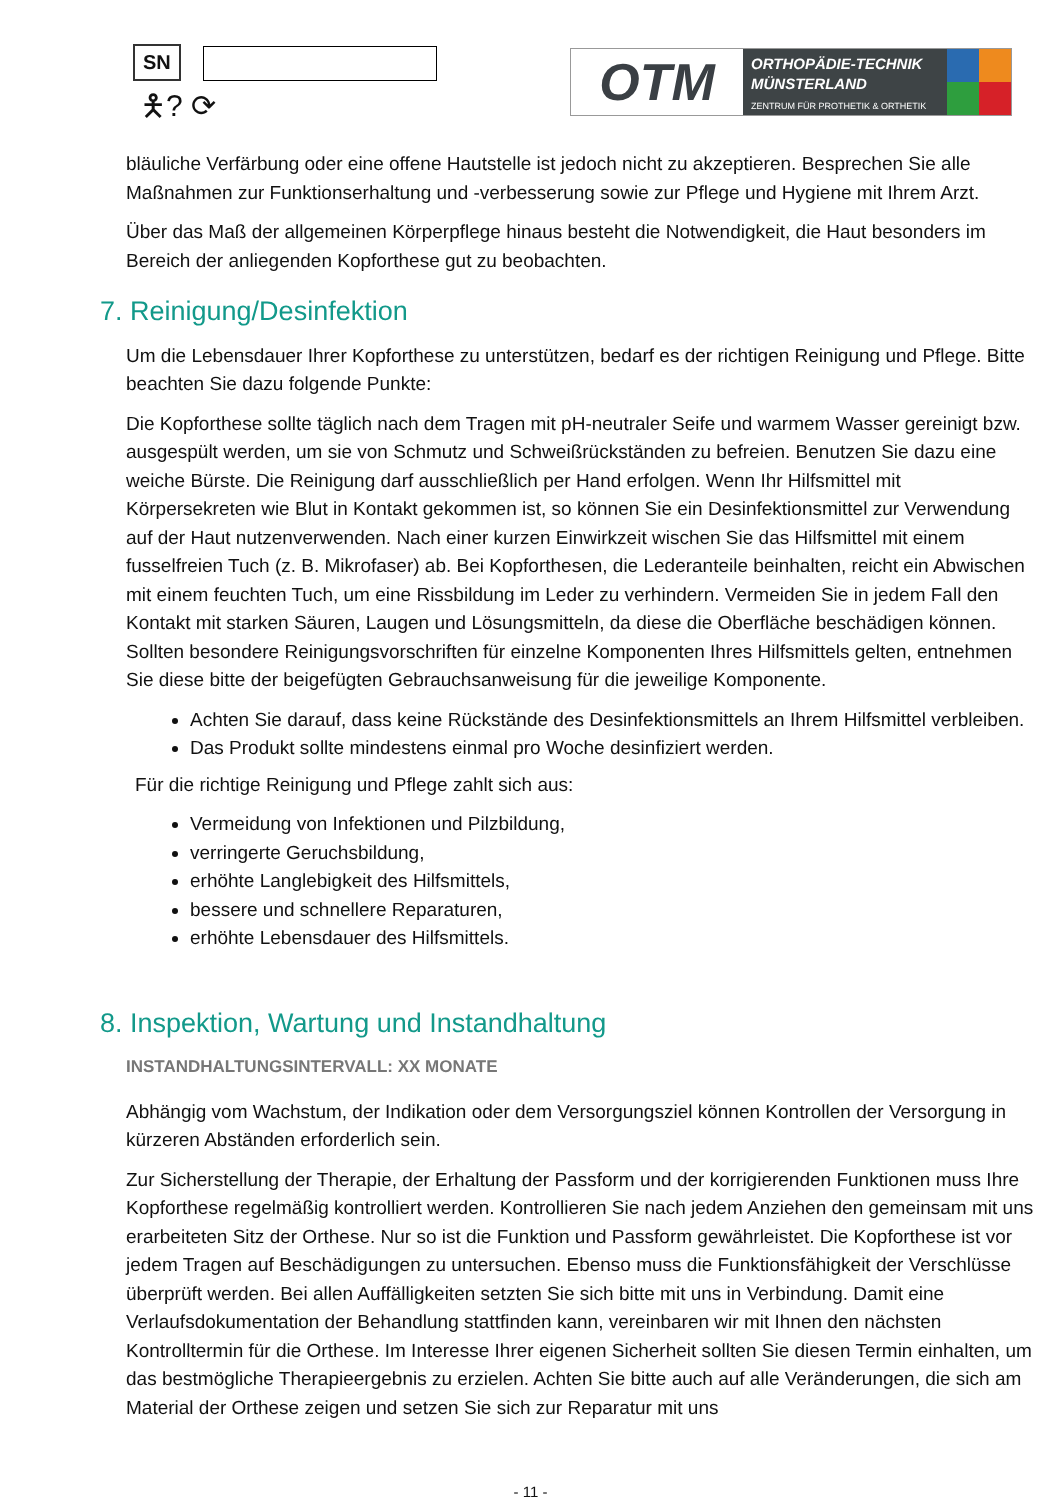SN
🯅? ⟳
OTM
ORTHOPÄDIE-TECHNIK
MÜNSTERLAND
ZENTRUM FÜR PROTHETIK & ORTHETIK
bläuliche Verfärbung oder eine offene Hautstelle ist jedoch nicht zu akzeptieren. Besprechen Sie alle Maßnahmen zur Funktionserhaltung und -verbesserung sowie zur Pflege und Hygiene mit Ihrem Arzt.
Über das Maß der allgemeinen Körperpflege hinaus besteht die Notwendigkeit, die Haut besonders im Bereich der anliegenden Kopforthese gut zu beobachten.
7. Reinigung/Desinfektion
Um die Lebensdauer Ihrer Kopforthese zu unterstützen, bedarf es der richtigen Reinigung und Pflege. Bitte beachten Sie dazu folgende Punkte:
Die Kopforthese sollte täglich nach dem Tragen mit pH-neutraler Seife und warmem Wasser gereinigt bzw. ausgespült werden, um sie von Schmutz und Schweißrückständen zu befreien. Benutzen Sie dazu eine weiche Bürste. Die Reinigung darf ausschließlich per Hand erfolgen. Wenn Ihr Hilfsmittel mit Körpersekreten wie Blut in Kontakt gekommen ist, so können Sie ein Desinfektionsmittel zur Verwendung auf der Haut nutzenverwenden. Nach einer kurzen Einwirkzeit wischen Sie das Hilfsmittel mit einem fusselfreien Tuch (z. B. Mikrofaser) ab. Bei Kopforthesen, die Lederanteile beinhalten, reicht ein Abwischen mit einem feuchten Tuch, um eine Rissbildung im Leder zu verhindern. Vermeiden Sie in jedem Fall den Kontakt mit starken Säuren, Laugen und Lösungsmitteln, da diese die Oberfläche beschädigen können. Sollten besondere Reinigungsvorschriften für einzelne Komponenten Ihres Hilfsmittels gelten, entnehmen Sie diese bitte der beigefügten Gebrauchsanweisung für die jeweilige Komponente.
Achten Sie darauf, dass keine Rückstände des Desinfektionsmittels an Ihrem Hilfsmittel verbleiben.
Das Produkt sollte mindestens einmal pro Woche desinfiziert werden.
Für die richtige Reinigung und Pflege zahlt sich aus:
Vermeidung von Infektionen und Pilzbildung,
verringerte Geruchsbildung,
erhöhte Langlebigkeit des Hilfsmittels,
bessere und schnellere Reparaturen,
erhöhte Lebensdauer des Hilfsmittels.
8. Inspektion, Wartung und Instandhaltung
INSTANDHALTUNGSINTERVALL: XX MONATE
Abhängig vom Wachstum, der Indikation oder dem Versorgungsziel können Kontrollen der Versorgung in kürzeren Abständen erforderlich sein.
Zur Sicherstellung der Therapie, der Erhaltung der Passform und der korrigierenden Funktionen muss Ihre Kopforthese regelmäßig kontrolliert werden. Kontrollieren Sie nach jedem Anziehen den gemeinsam mit uns erarbeiteten Sitz der Orthese. Nur so ist die Funktion und Passform gewährleistet. Die Kopforthese ist vor jedem Tragen auf Beschädigungen zu untersuchen. Ebenso muss die Funktionsfähigkeit der Verschlüsse überprüft werden. Bei allen Auffälligkeiten setzten Sie sich bitte mit uns in Verbindung. Damit eine Verlaufsdokumentation der Behandlung stattfinden kann, vereinbaren wir mit Ihnen den nächsten Kontrolltermin für die Orthese. Im Interesse Ihrer eigenen Sicherheit sollten Sie diesen Termin einhalten, um das bestmögliche Therapieergebnis zu erzielen. Achten Sie bitte auch auf alle Veränderungen, die sich am Material der Orthese zeigen und setzen Sie sich zur Reparatur mit uns
- 11 -